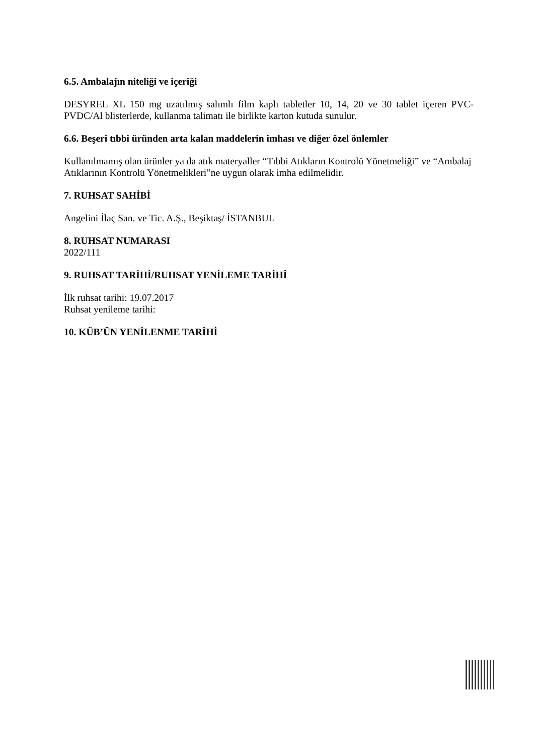6.5. Ambalajın niteliği ve içeriği
DESYREL XL 150 mg uzatılmış salımlı film kaplı tabletler 10, 14, 20 ve 30 tablet içeren PVC-PVDC/Al blisterlerde, kullanma talimatı ile birlikte karton kutuda sunulur.
6.6. Beşeri tıbbi üründen arta kalan maddelerin imhası ve diğer özel önlemler
Kullanılmamış olan ürünler ya da atık materyaller “Tıbbi Atıkların Kontrolü Yönetmeliği” ve “Ambalaj Atıklarının Kontrolü Yönetmelikleri”ne uygun olarak imha edilmelidir.
7. RUHSAT SAHİBİ
Angelini İlaç San. ve Tic. A.Ş., Beşiktaş/ İSTANBUL
8. RUHSAT NUMARASI
2022/111
9. RUHSAT TARİHİ/RUHSAT YENİLEME TARİHİ
İlk ruhsat tarihi: 19.07.2017
Ruhsat yenileme tarihi:
10. KÜB’ÜN YENİLENME TARİHİ